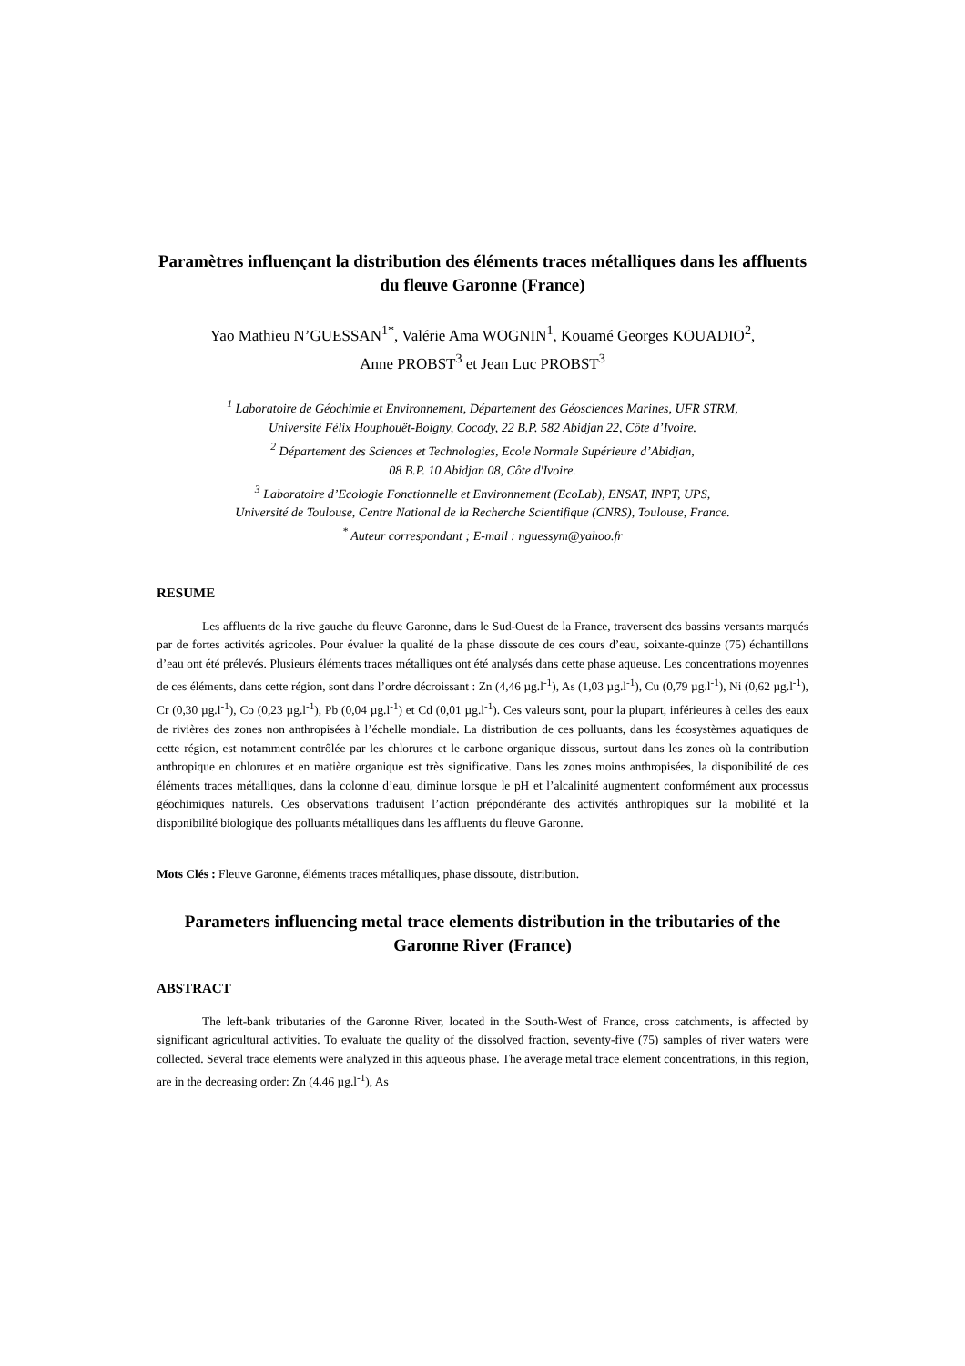Paramètres influençant la distribution des éléments traces métalliques dans les affluents du fleuve Garonne (France)
Yao Mathieu N’GUESSAN<sup>1*</sup>, Valérie Ama WOGNIN<sup>1</sup>, Kouamé Georges KOUADIO<sup>2</sup>,
Anne PROBST<sup>3</sup> et Jean Luc PROBST<sup>3</sup>
<sup>1</sup> Laboratoire de Géochimie et Environnement, Département des Géosciences Marines, UFR STRM,
Université Félix Houphouët-Boigny, Cocody, 22 B.P. 582 Abidjan 22, Côte d’Ivoire.
<sup>2</sup> Département des Sciences et Technologies, Ecole Normale Supérieure d’Abidjan,
08 B.P. 10 Abidjan 08, Côte d'Ivoire.
<sup>3</sup> Laboratoire d’Ecologie Fonctionnelle et Environnement (EcoLab), ENSAT, INPT, UPS,
Université de Toulouse, Centre National de la Recherche Scientifique (CNRS), Toulouse, France.
<sup>*</sup> Auteur correspondant ; E-mail : nguessym@yahoo.fr
RESUME
Les affluents de la rive gauche du fleuve Garonne, dans le Sud-Ouest de la France, traversent des bassins versants marqués par de fortes activités agricoles. Pour évaluer la qualité de la phase dissoute de ces cours d’eau, soixante-quinze (75) échantillons d’eau ont été prélevés. Plusieurs éléments traces métalliques ont été analysés dans cette phase aqueuse. Les concentrations moyennes de ces éléments, dans cette région, sont dans l’ordre décroissant : Zn (4,46 µg.l<sup>-1</sup>), As (1,03 µg.l<sup>-1</sup>), Cu (0,79 µg.l<sup>-1</sup>), Ni (0,62 µg.l<sup>-1</sup>), Cr (0,30 µg.l<sup>-1</sup>), Co (0,23 µg.l<sup>-1</sup>), Pb (0,04 µg.l<sup>-1</sup>) et Cd (0,01 µg.l<sup>-1</sup>). Ces valeurs sont, pour la plupart, inférieures à celles des eaux de rivières des zones non anthropisées à l’échelle mondiale. La distribution de ces polluants, dans les écosystèmes aquatiques de cette région, est notamment contrôlée par les chlorures et le carbone organique dissous, surtout dans les zones où la contribution anthropique en chlorures et en matière organique est très significative. Dans les zones moins anthropisées, la disponibilité de ces éléments traces métalliques, dans la colonne d’eau, diminue lorsque le pH et l’alcalinité augmentent conformément aux processus géochimiques naturels. Ces observations traduisent l’action prépondérante des activités anthropiques sur la mobilité et la disponibilité biologique des polluants métalliques dans les affluents du fleuve Garonne.
Mots Clés : Fleuve Garonne, éléments traces métalliques, phase dissoute, distribution.
Parameters influencing metal trace elements distribution in the tributaries of the Garonne River (France)
ABSTRACT
The left-bank tributaries of the Garonne River, located in the South-West of France, cross catchments, is affected by significant agricultural activities. To evaluate the quality of the dissolved fraction, seventy-five (75) samples of river waters were collected. Several trace elements were analyzed in this aqueous phase. The average metal trace element concentrations, in this region, are in the decreasing order: Zn (4.46 µg.l<sup>-1</sup>), As